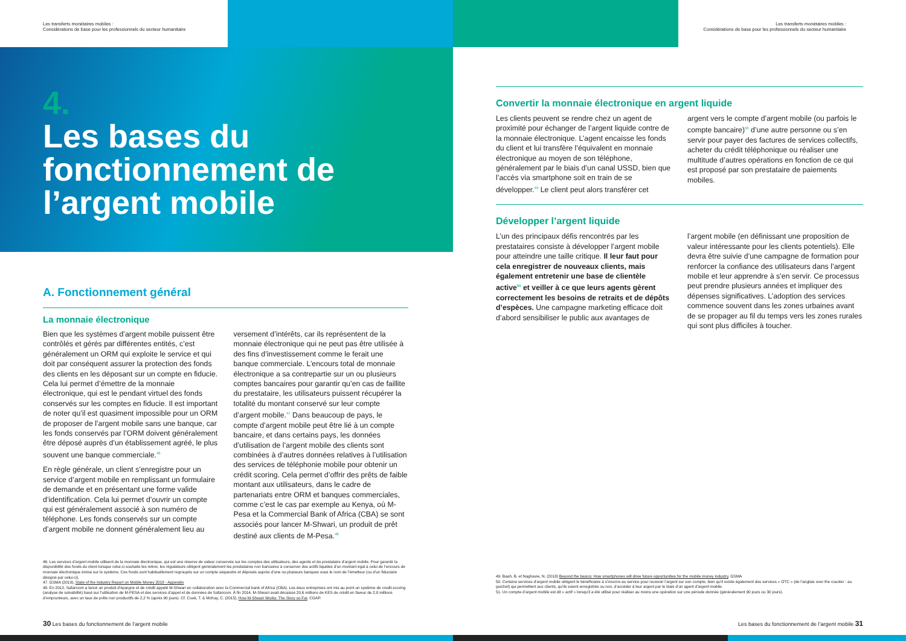Les transferts monétaires mobiles :
Considérations de base pour les professionnels du secteur humanitaire
4.
Les bases du fonctionnement de l’argent mobile
A. Fonctionnement général
La monnaie électronique
Bien que les systèmes d’argent mobile puissent être contrôlés et gérés par différentes entités, c’est généralement un ORM qui exploite le service et qui doit par conséquent assurer la protection des fonds des clients en les déposant sur un compte en fiducie. Cela lui permet d’émettre de la monnaie électronique, qui est le pendant virtuel des fonds conservés sur les comptes en fiducie. Il est important de noter qu’il est quasiment impossible pour un ORM de proposer de l’argent mobile sans une banque, car les fonds conservés par l’ORM doivent généralement être déposé auprès d’un établissement agréé, le plus souvent une banque commerciale.<sup>46</sup>
En règle générale, un client s’enregistre pour un service d’argent mobile en remplissant un formulaire de demande et en présentant une forme valide d’identification. Cela lui permet d’ouvrir un compte qui est généralement associé à son numéro de téléphone. Les fonds conservés sur un compte d’argent mobile ne donnent généralement lieu au versement d’intérêts, car ils représentent de la monnaie électronique qui ne peut pas être utilisée à des fins d’investissement comme le ferait une banque commerciale. L’encours total de monnaie électronique a sa contrepartie sur un ou plusieurs comptes bancaires pour garantir qu’en cas de faillite du prestataire, les utilisateurs puissent récupérer la totalité du montant conservé sur leur compte d’argent mobile.<sup>47</sup> Dans beaucoup de pays, le compte d’argent mobile peut être lié à un compte bancaire, et dans certains pays, les données d’utilisation de l’argent mobile des clients sont combinées à d’autres données relatives à l’utilisation des services de téléphonie mobile pour obtenir un crédit scoring. Cela permet d’offrir des prêts de faible montant aux utilisateurs, dans le cadre de partenariats entre ORM et banques commerciales, comme c’est le cas par exemple au Kenya, où M-Pesa et la Commercial Bank of Africa (CBA) se sont associés pour lancer M-Shwari, un produit de prêt destiné aux clients de M-Pesa.<sup>48</sup>
46. Les services d’argent mobile utilisent de la monnaie électronique, qui est une réserve de valeur conservée sur les comptes des utilisateurs, des agents et du prestataire d’argent mobile. Pour garantir la disponibilité des fonds du client lorsque celui-ci souhaite les retirer, les régulateurs obligent généralement les prestataires non bancaires à conserver des actifs liquides d’un montant égal à celui de l’encours de monnaie électronique émise sur le système. Ces fonds sont habituellement regroupés sur un compte séquestre et déposés auprès d’une ou plusieurs banques sous le nom de l’émetteur (ou d’un fiduciaire désigné par celui-ci).
47. GSMA (2019), State of the Industry Report on Mobile Money 2018 - Appendix
48. En 2012, Safaricom a lancé un produit d’épargne et de crédit appelé M-Shwari en collaboration avec la Commercial bank of Africa (CBA). Les deux entreprises ont mis au point un système de credit-scoring (analyse de solvabilité) basé sur l’utilisation de M-PESA et des services d’appel et de données de Safaricom. À fin 2014, M-Shwari avait décaissé 20,6 millions de KES de crédit en faveur de 2,8 millions d’emprunteurs, avec un taux de prêts non productifs de 2,2 % (après 90 jours). Cf. Cook, T. & McKay, C. (2015), How M-Shwari Works: The Story so Far, CGAP.
30 Les bases du fonctionnement de l’argent mobile
Les transferts monétaires mobiles :
Considérations de base pour les professionnels du secteur humanitaire
Convertir la monnaie électronique en argent liquide
Les clients peuvent se rendre chez un agent de proximité pour échanger de l’argent liquide contre de la monnaie électronique. L’agent encaisse les fonds du client et lui transfère l’équivalent en monnaie électronique au moyen de son téléphone, généralement par le biais d’un canal USSD, bien que l’accès via smartphone soit en train de se développer.<sup>49</sup> Le client peut alors transférer cet argent vers le compte d’argent mobile (ou parfois le compte bancaire)<sup>50</sup> d’une autre personne ou s’en servir pour payer des factures de services collectifs, acheter du crédit téléphonique ou réaliser une multitude d’autres opérations en fonction de ce qui est proposé par son prestataire de paiements mobiles.
Développer l’argent liquide
L’un des principaux défis rencontrés par les prestataires consiste à développer l’argent mobile pour atteindre une taille critique. Il leur faut pour cela enregistrer de nouveaux clients, mais également entretenir une base de clientèle active<sup>51</sup> et veiller à ce que leurs agents gèrent correctement les besoins de retraits et de dépôts d’espèces. Une campagne marketing efficace doit d’abord sensibiliser le public aux avantages de l’argent mobile (en définissant une proposition de valeur intéressante pour les clients potentiels). Elle devra être suivie d’une campagne de formation pour renforcer la confiance des utilisateurs dans l’argent mobile et leur apprendre à s’en servir. Ce processus peut prendre plusieurs années et impliquer des dépenses significatives. L’adoption des services commence souvent dans les zones urbaines avant de se propager au fil du temps vers les zones rurales qui sont plus difficiles à toucher.
49. Baah, B. et Naghavie, N. (2018) Beyond the basics: How smartphones will drive future opportunities for the mobile money industry, GSMA
50. Certains services d’argent mobile obligent le bénéficiaire à s’inscrire au service pour recevoir l’argent sur son compte, bien qu’il existe également des services « OTC » (de l’anglais over the counter : au guichet) qui permettent aux clients, qu’ils soient enregistrés ou non, d’accéder à leur argent par le biais d’un agent d’argent mobile.
51. Un compte d’argent mobile est dit « actif » lorsqu’il a été utilisé pour réaliser au moins une opération sur une période donnée (généralement 90 jours ou 30 jours).
Les bases du fonctionnement de l’argent mobile 31